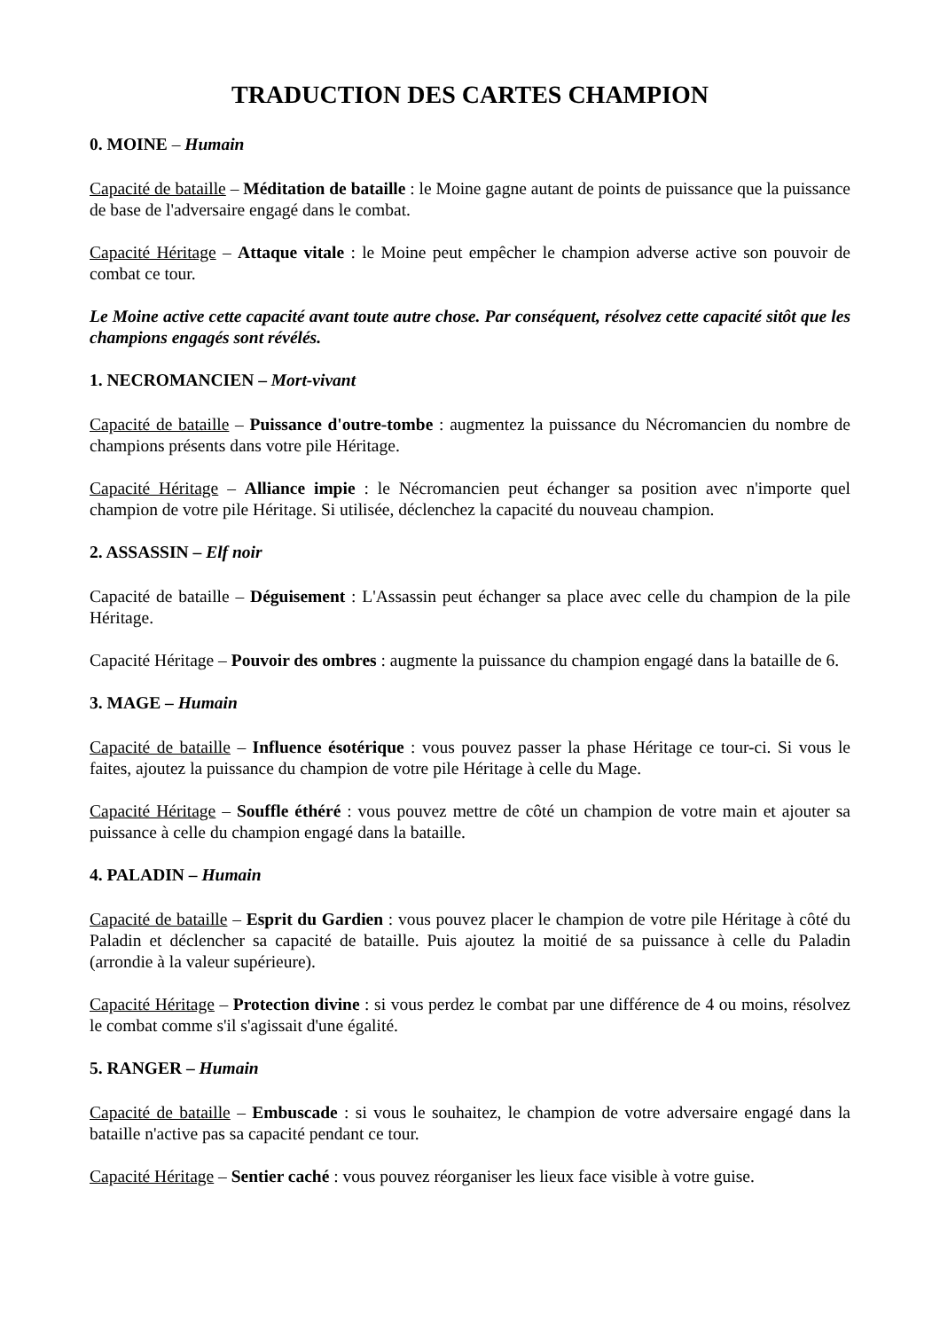TRADUCTION DES CARTES CHAMPION
0. MOINE – Humain
Capacité de bataille – Méditation de bataille : le Moine gagne autant de points de puissance que la puissance de base de l'adversaire engagé dans le combat.
Capacité Héritage – Attaque vitale : le Moine peut empêcher le champion adverse active son pouvoir de combat ce tour.
Le Moine active cette capacité avant toute autre chose. Par conséquent, résolvez cette capacité sitôt que les champions engagés sont révélés.
1. NECROMANCIEN – Mort-vivant
Capacité de bataille – Puissance d'outre-tombe : augmentez la puissance du Nécromancien du nombre de champions présents dans votre pile Héritage.
Capacité Héritage – Alliance impie : le Nécromancien peut échanger sa position avec n'importe quel champion de votre pile Héritage. Si utilisée, déclenchez la capacité du nouveau champion.
2. ASSASSIN – Elf noir
Capacité de bataille – Déguisement : L'Assassin peut échanger sa place avec celle du champion de la pile Héritage.
Capacité Héritage – Pouvoir des ombres : augmente la puissance du champion engagé dans la bataille de 6.
3. MAGE – Humain
Capacité de bataille – Influence ésotérique : vous pouvez passer la phase Héritage ce tour-ci. Si vous le faites, ajoutez la puissance du champion de votre pile Héritage à celle du Mage.
Capacité Héritage – Souffle éthéré : vous pouvez mettre de côté un champion de votre main et ajouter sa puissance à celle du champion engagé dans la bataille.
4. PALADIN – Humain
Capacité de bataille – Esprit du Gardien : vous pouvez placer le champion de votre pile Héritage à côté du Paladin et déclencher sa capacité de bataille. Puis ajoutez la moitié de sa puissance à celle du Paladin (arrondie à la valeur supérieure).
Capacité Héritage – Protection divine : si vous perdez le combat par une différence de 4 ou moins, résolvez le combat comme s'il s'agissait d'une égalité.
5. RANGER – Humain
Capacité de bataille – Embuscade : si vous le souhaitez, le champion de votre adversaire engagé dans la bataille n'active pas sa capacité pendant ce tour.
Capacité Héritage – Sentier caché : vous pouvez réorganiser les lieux face visible à votre guise.